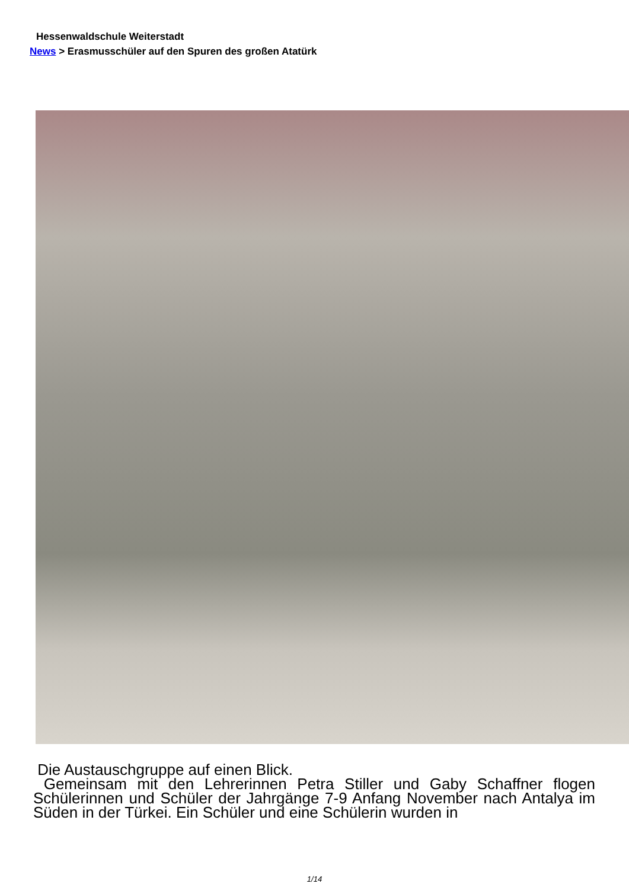Hessenwaldschule Weiterstadt
News > Erasmusschüler auf den Spuren des großen Atatürk
Die Austauschgruppe auf einen Blick.
Gemeinsam mit den Lehrerinnen Petra Stiller und Gaby Schaffner flogen Schülerinnen und Schüler der Jahrgänge 7-9 Anfang November nach Antalya im Süden in der Türkei. Ein Schüler und eine Schülerin wurden in
1/14